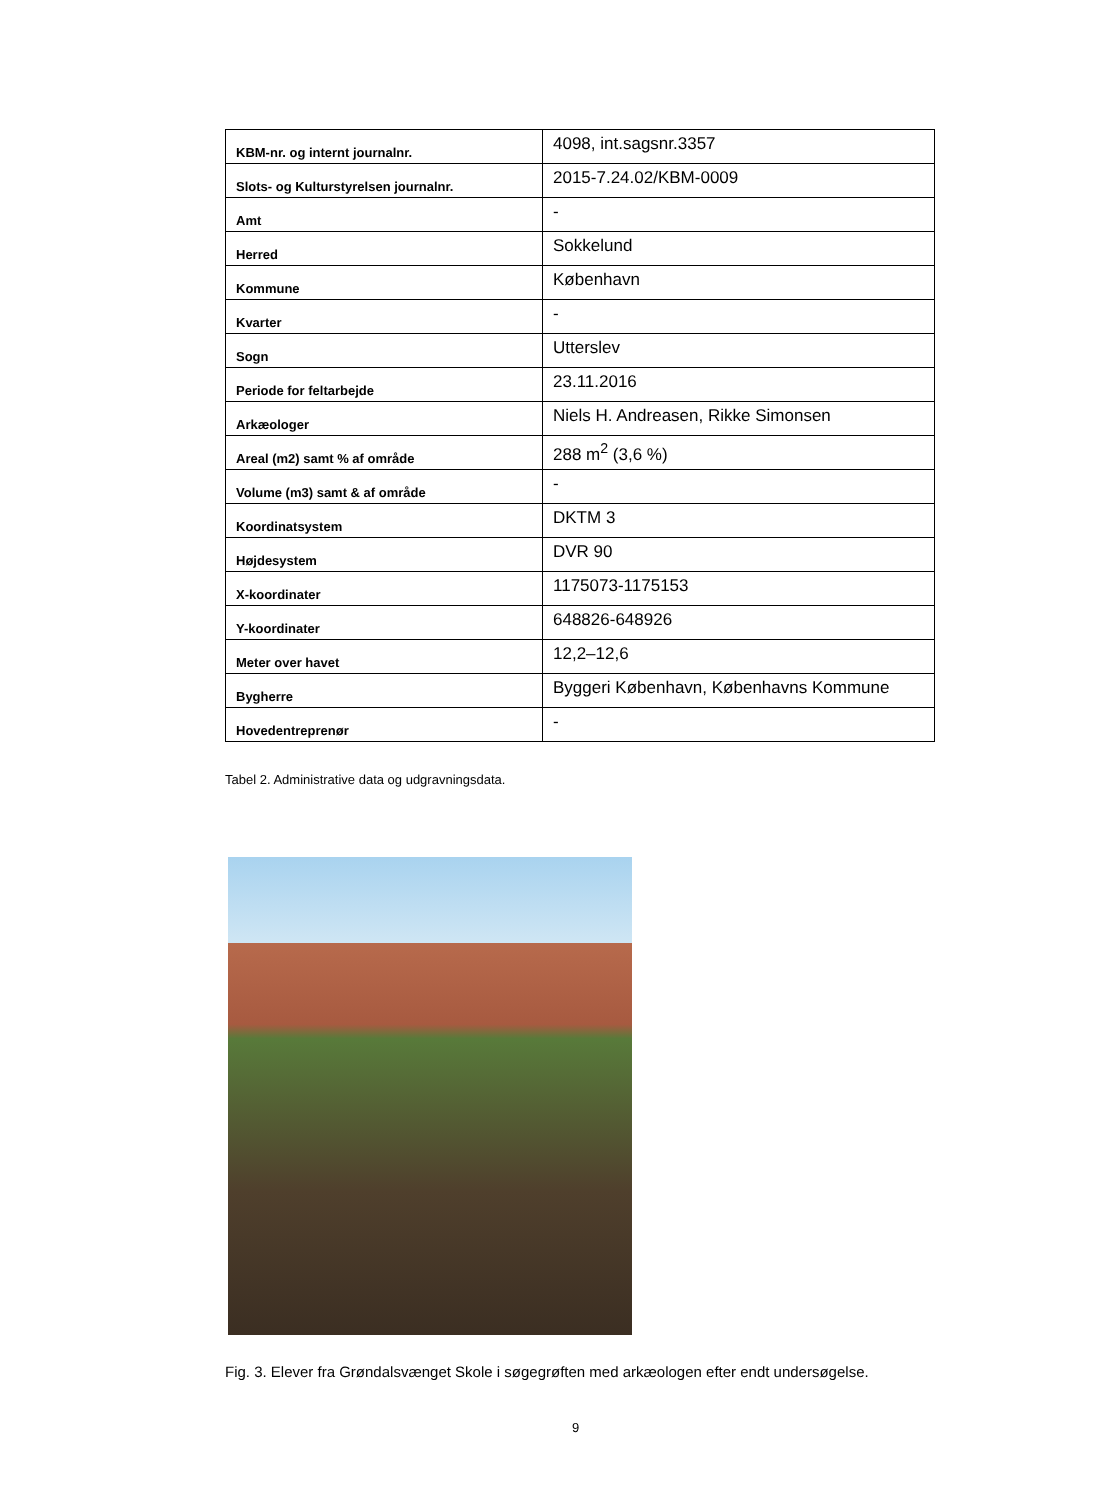| KBM-nr. og internt journalnr. | 4098, int.sagsnr.3357 |
| Slots- og Kulturstyrelsen journalnr. | 2015-7.24.02/KBM-0009 |
| Amt | - |
| Herred | Sokkelund |
| Kommune | København |
| Kvarter | - |
| Sogn | Utterslev |
| Periode for feltarbejde | 23.11.2016 |
| Arkæologer | Niels H. Andreasen, Rikke Simonsen |
| Areal (m2) samt % af område | 288 m<sup>2</sup> (3,6 %) |
| Volume (m3) samt & af område | - |
| Koordinatsystem | DKTM 3 |
| Højdesystem | DVR 90 |
| X-koordinater | 1175073-1175153 |
| Y-koordinater | 648826-648926 |
| Meter over havet | 12,2–12,6 |
| Bygherre | Byggeri København, Københavns Kommune |
| Hovedentreprenør | - |
Tabel 2. Administrative data og udgravningsdata.
Fig. 3. Elever fra Grøndalsvænget Skole i søgegrøften med arkæologen efter endt undersøgelse.
9